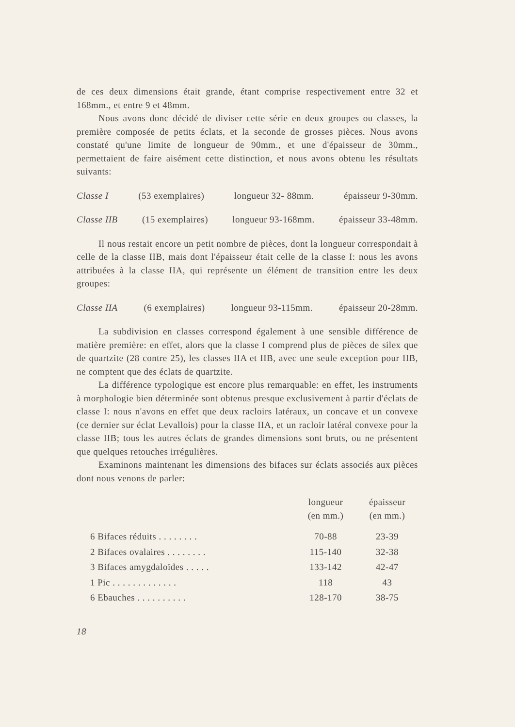de ces deux dimensions était grande, étant comprise respectivement entre 32 et 168mm., et entre 9 et 48mm.
Nous avons donc décidé de diviser cette série en deux groupes ou classes, la première composée de petits éclats, et la seconde de grosses pièces. Nous avons constaté qu'une limite de longueur de 90mm., et une d'épaisseur de 30mm., permettaient de faire aisément cette distinction, et nous avons obtenu les résultats suivants:
Classe I (53 exemplaires) longueur 32- 88mm. épaisseur 9-30mm.
Classe IIB (15 exemplaires) longueur 93-168mm. épaisseur 33-48mm.
Il nous restait encore un petit nombre de pièces, dont la longueur correspondait à celle de la classe IIB, mais dont l'épaisseur était celle de la classe I: nous les avons attribuées à la classe IIA, qui représente un élément de transition entre les deux groupes:
Classe IIA (6 exemplaires) longueur 93-115mm. épaisseur 20-28mm.
La subdivision en classes correspond également à une sensible différence de matière première: en effet, alors que la classe I comprend plus de pièces de silex que de quartzite (28 contre 25), les classes IIA et IIB, avec une seule exception pour IIB, ne comptent que des éclats de quartzite.
La différence typologique est encore plus remarquable: en effet, les instruments à morphologie bien déterminée sont obtenus presque exclusivement à partir d'éclats de classe I: nous n'avons en effet que deux racloirs latéraux, un concave et un convexe (ce dernier sur éclat Levallois) pour la classe IIA, et un racloir latéral convexe pour la classe IIB; tous les autres éclats de grandes dimensions sont bruts, ou ne présentent que quelques retouches irrégulières.
Examinons maintenant les dimensions des bifaces sur éclats associés aux pièces dont nous venons de parler:
| | longueur (en mm.) | épaisseur (en mm.) |
| --- | --- | --- |
| 6 Bifaces réduits . . . . . . . . | 70-88 | 23-39 |
| 2 Bifaces ovalaires . . . . . . . . | 115-140 | 32-38 |
| 3 Bifaces amygdaloïdes . . . . . | 133-142 | 42-47 |
| 1 Pic . . . . . . . . . . . . . | 118 | 43 |
| 6 Ebauches . . . . . . . . . . | 128-170 | 38-75 |
18